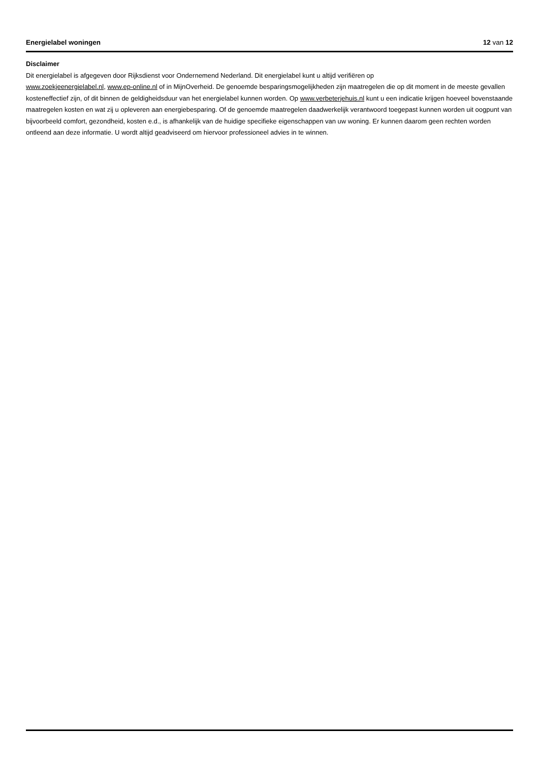Energielabel woningen 12 van 12
Disclaimer
Dit energielabel is afgegeven door Rijksdienst voor Ondernemend Nederland. Dit energielabel kunt u altijd verifiëren op
www.zoekjeenergielabel.nl, www.ep-online.nl of in MijnOverheid. De genoemde besparingsmogelijkheden zijn maatregelen die op dit moment in de meeste gevallen kosteneffectief zijn, of dit binnen de geldigheidsduur van het energielabel kunnen worden. Op www.verbeterjehuis.nl kunt u een indicatie krijgen hoeveel bovenstaande maatregelen kosten en wat zij u opleveren aan energiebesparing. Of de genoemde maatregelen daadwerkelijk verantwoord toegepast kunnen worden uit oogpunt van bijvoorbeeld comfort, gezondheid, kosten e.d., is afhankelijk van de huidige specifieke eigenschappen van uw woning. Er kunnen daarom geen rechten worden ontleend aan deze informatie. U wordt altijd geadviseerd om hiervoor professioneel advies in te winnen.